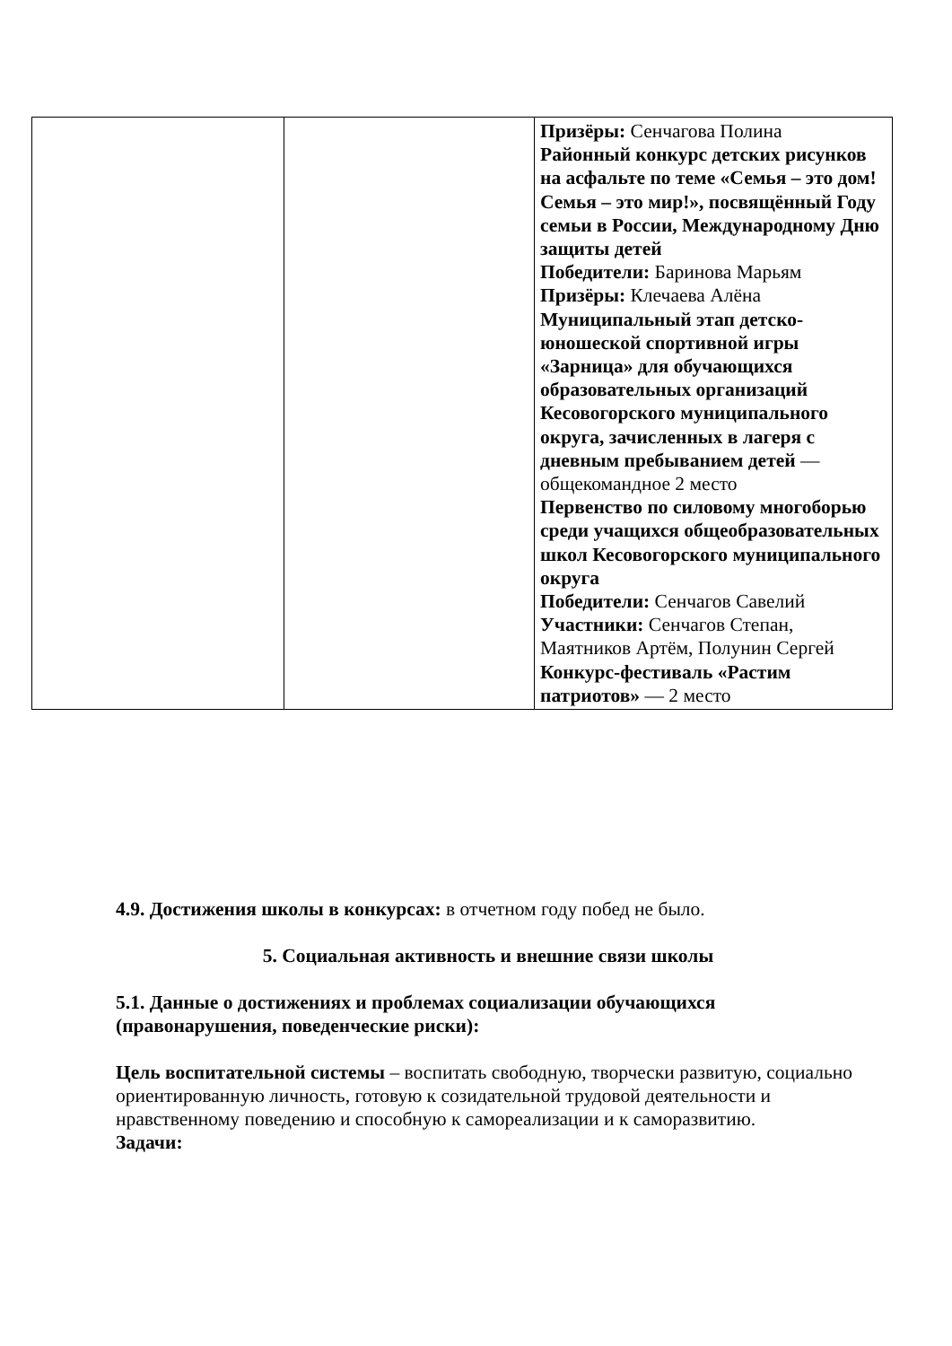| | | Призёры: Сенчагова Полина Районный конкурс детских рисунков на асфальте по теме «Семья – это дом! Семья – это мир!», посвящённый Году семьи в России, Международному Дню защиты детей Победители: Баринова Марьям Призёры: Клечаева Алёна Муниципальный этап детско-юношеской спортивной игры «Зарница» для обучающихся образовательных организаций Кесовогорского муниципального округа, зачисленных в лагеря с дневным пребыванием детей — общекомандное 2 место Первенство по силовому многоборью среди учащихся общеобразовательных школ Кесовогорского муниципального округа Победители: Сенчагов Савелий Участники: Сенчагов Степан, Маятников Артём, Полунин Сергей Конкурс-фестиваль «Растим патриотов» — 2 место |
4.9. Достижения школы в конкурсах: в отчетном году побед не было.
5. Социальная активность и внешние связи школы
5.1. Данные о достижениях и проблемах социализации обучающихся (правонарушения, поведенческие риски):
Цель воспитательной системы – воспитать свободную, творчески развитую, социально ориентированную личность, готовую к созидательной трудовой деятельности и нравственному поведению и способную к самореализации и к саморазвитию.
Задачи: